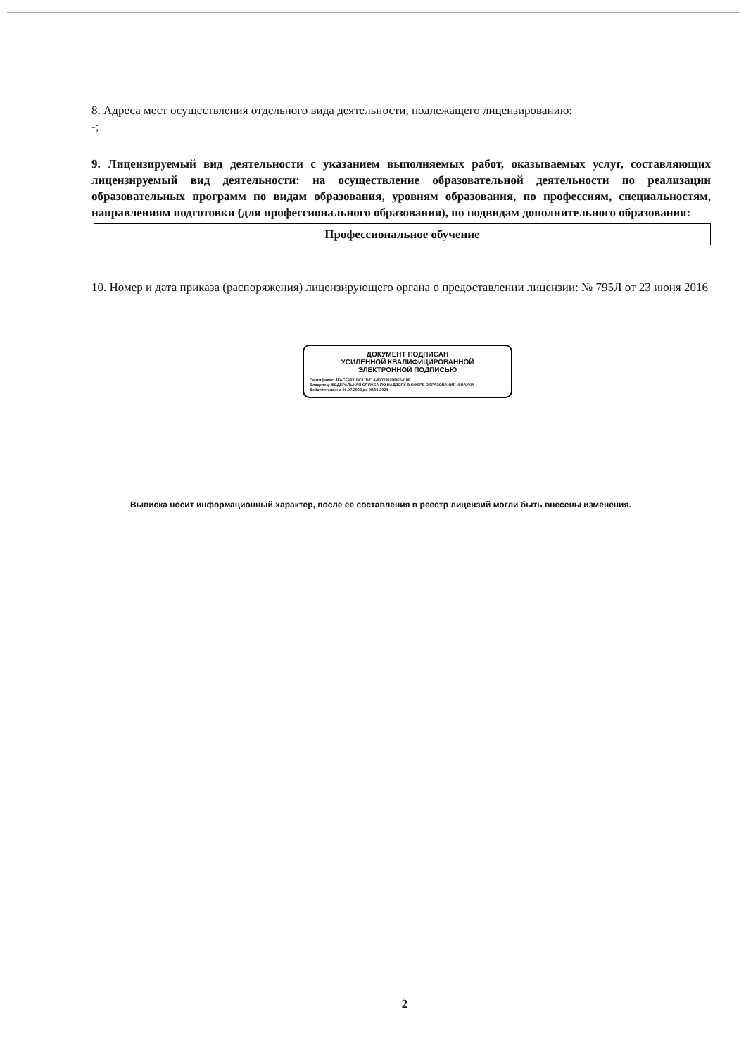8. Адреса мест осуществления отдельного вида деятельности, подлежащего лицензированию:
-;
9. Лицензируемый вид деятельности с указанием выполняемых работ, оказываемых услуг, составляющих лицензируемый вид деятельности: на осуществление образовательной деятельности по реализации образовательных программ по видам образования, уровням образования, по профессиям, специальностям, направлениям подготовки (для профессионального образования), по подвидам дополнительного образования:
Профессиональное обучение
10. Номер и дата приказа (распоряжения) лицензирующего органа о предоставлении лицензии: № 795Л от 23 июня 2016
ДОКУМЕНТ ПОДПИСАН
УСИЛЕННОЙ КВАЛИФИЦИРОВАННОЙ
ЭЛЕКТРОННОЙ ПОДПИСЬЮ
Сертификат: 4FACF9331DC11D71A4D03302DDE5410F
Владелец: ФЕДЕРАЛЬНАЯ СЛУЖБА ПО НАДЗОРУ В СФЕРЕ ОБРАЗОВАНИЯ И НАУКИ
Действителен: с 06.07.2023 до 28.09.2024
Выписка носит информационный характер, после ее составления в реестр лицензий могли быть внесены изменения.
2